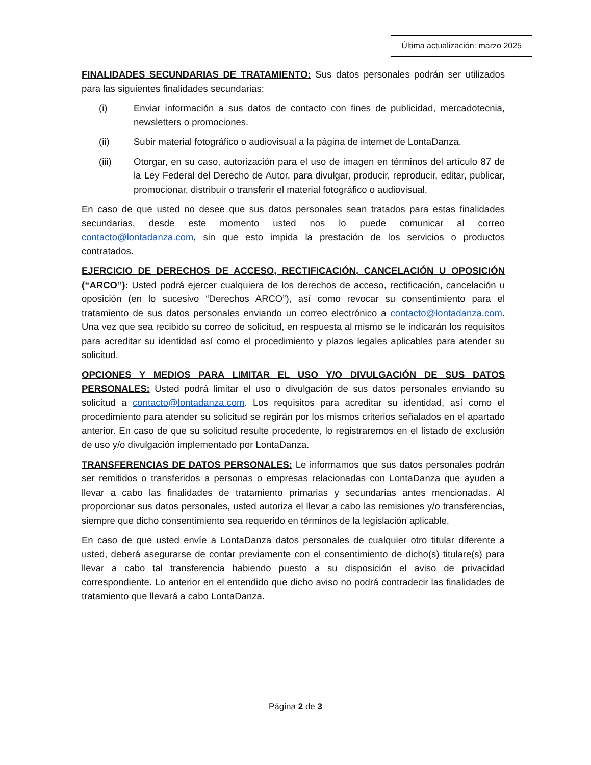Última actualización: marzo 2025
FINALIDADES SECUNDARIAS DE TRATAMIENTO: Sus datos personales podrán ser utilizados para las siguientes finalidades secundarias:
(i) Enviar información a sus datos de contacto con fines de publicidad, mercadotecnia, newsletters o promociones.
(ii) Subir material fotográfico o audiovisual a la página de internet de LontaDanza.
(iii) Otorgar, en su caso, autorización para el uso de imagen en términos del artículo 87 de la Ley Federal del Derecho de Autor, para divulgar, producir, reproducir, editar, publicar, promocionar, distribuir o transferir el material fotográfico o audiovisual.
En caso de que usted no desee que sus datos personales sean tratados para estas finalidades secundarias, desde este momento usted nos lo puede comunicar al correo contacto@lontadanza.com, sin que esto impida la prestación de los servicios o productos contratados.
EJERCICIO DE DERECHOS DE ACCESO, RECTIFICACIÓN, CANCELACIÓN U OPOSICIÓN (“ARCO”): Usted podrá ejercer cualquiera de los derechos de acceso, rectificación, cancelación u oposición (en lo sucesivo “Derechos ARCO”), así como revocar su consentimiento para el tratamiento de sus datos personales enviando un correo electrónico a contacto@lontadanza.com. Una vez que sea recibido su correo de solicitud, en respuesta al mismo se le indicarán los requisitos para acreditar su identidad así como el procedimiento y plazos legales aplicables para atender su solicitud.
OPCIONES Y MEDIOS PARA LIMITAR EL USO Y/O DIVULGACIÓN DE SUS DATOS PERSONALES: Usted podrá limitar el uso o divulgación de sus datos personales enviando su solicitud a contacto@lontadanza.com. Los requisitos para acreditar su identidad, así como el procedimiento para atender su solicitud se regirán por los mismos criterios señalados en el apartado anterior. En caso de que su solicitud resulte procedente, lo registraremos en el listado de exclusión de uso y/o divulgación implementado por LontaDanza.
TRANSFERENCIAS DE DATOS PERSONALES: Le informamos que sus datos personales podrán ser remitidos o transferidos a personas o empresas relacionadas con LontaDanza que ayuden a llevar a cabo las finalidades de tratamiento primarias y secundarias antes mencionadas. Al proporcionar sus datos personales, usted autoriza el llevar a cabo las remisiones y/o transferencias, siempre que dicho consentimiento sea requerido en términos de la legislación aplicable.
En caso de que usted envíe a LontaDanza datos personales de cualquier otro titular diferente a usted, deberá asegurarse de contar previamente con el consentimiento de dicho(s) titulare(s) para llevar a cabo tal transferencia habiendo puesto a su disposición el aviso de privacidad correspondiente. Lo anterior en el entendido que dicho aviso no podrá contradecir las finalidades de tratamiento que llevará a cabo LontaDanza.
Página 2 de 3